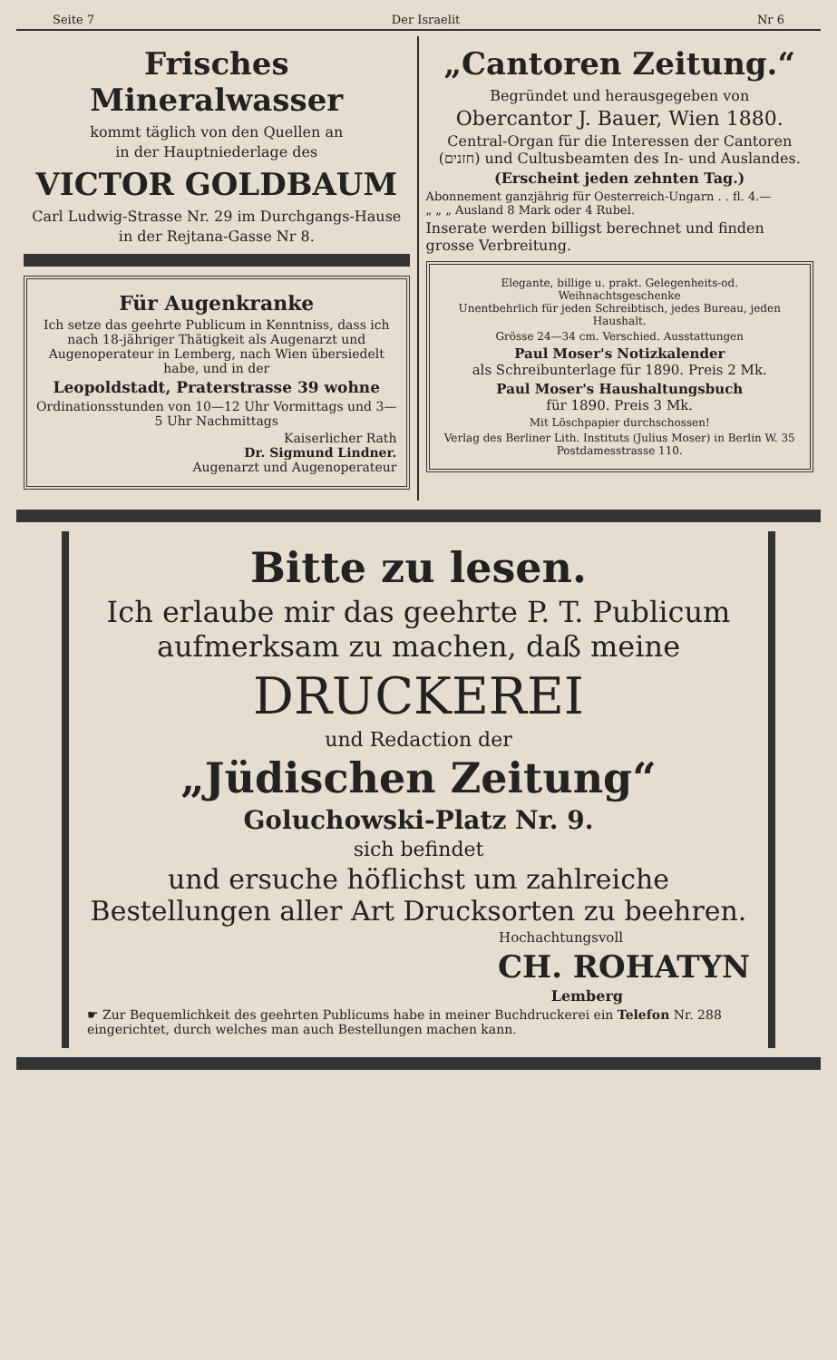Seite 7 Der Israelit Nr 6
Frisches Mineralwasser
kommt täglich von den Quellen an
in der Hauptniederlage des
VICTOR GOLDBAUM
Carl Ludwig-Strasse Nr. 29 im Durchgangs-Hause
in der Rejtana-Gasse Nr 8.
Für Augenkranke
Ich setze das geehrte Publicum in Kenntniss, dass ich nach 18-jähriger Thätigkeit als Augenarzt und Augenoperateur in Lemberg, nach Wien übersiedelt habe, und in der
Leopoldstadt, Praterstrasse 39 wohne
Ordinationsstunden von 10—12 Uhr Vormittags und 3—5 Uhr Nachmittags
Kaiserlicher Rath
Dr. Sigmund Lindner.
Augenarzt und Augenoperateur
„Cantoren Zeitung.“
Begründet und herausgegeben von
Obercantor J. Bauer, Wien 1880.
Central-Organ für die Interessen der Cantoren (חזנים) und Cultusbeamten des In- und Auslandes.
(Erscheint jeden zehnten Tag.)
Abonnement ganzjährig für Oesterreich-Ungarn . . fl. 4.—
„ „ „ Ausland 8 Mark oder 4 Rubel.
Inserate werden billigst berechnet und finden grosse Verbreitung.
Elegante, billige u. prakt. Gelegenheits-od. Weihnachtsgeschenke
Unentbehrlich für jeden Schreibtisch, jedes Bureau, jeden Haushalt.
Grösse 24—34 cm. Verschied. Ausstattungen
Paul Moser's Notizkalender
als Schreibunterlage für 1890. Preis 2 Mk.
Paul Moser's Haushaltungsbuch
für 1890. Preis 3 Mk.
Mit Löschpapier durchschossen!
Verlag des Berliner Lith. Instituts (Julius Moser) in Berlin W. 35 Postdamesstrasse 110.
Bitte zu lesen.
Ich erlaube mir das geehrte P. T. Publicum aufmerksam zu machen, daß meine
DRUCKEREI
und Redaction der
„Jüdischen Zeitung“
Goluchowski-Platz Nr. 9.
sich befindet
und ersuche höflichst um zahlreiche Bestellungen aller Art Drucksorten zu beehren.
Hochachtungsvoll
CH. ROHATYN
Lemberg
☛ Zur Bequemlichkeit des geehrten Publicums habe in meiner Buchdruckerei ein Telefon Nr. 288 eingerichtet, durch welches man auch Bestellungen machen kann.